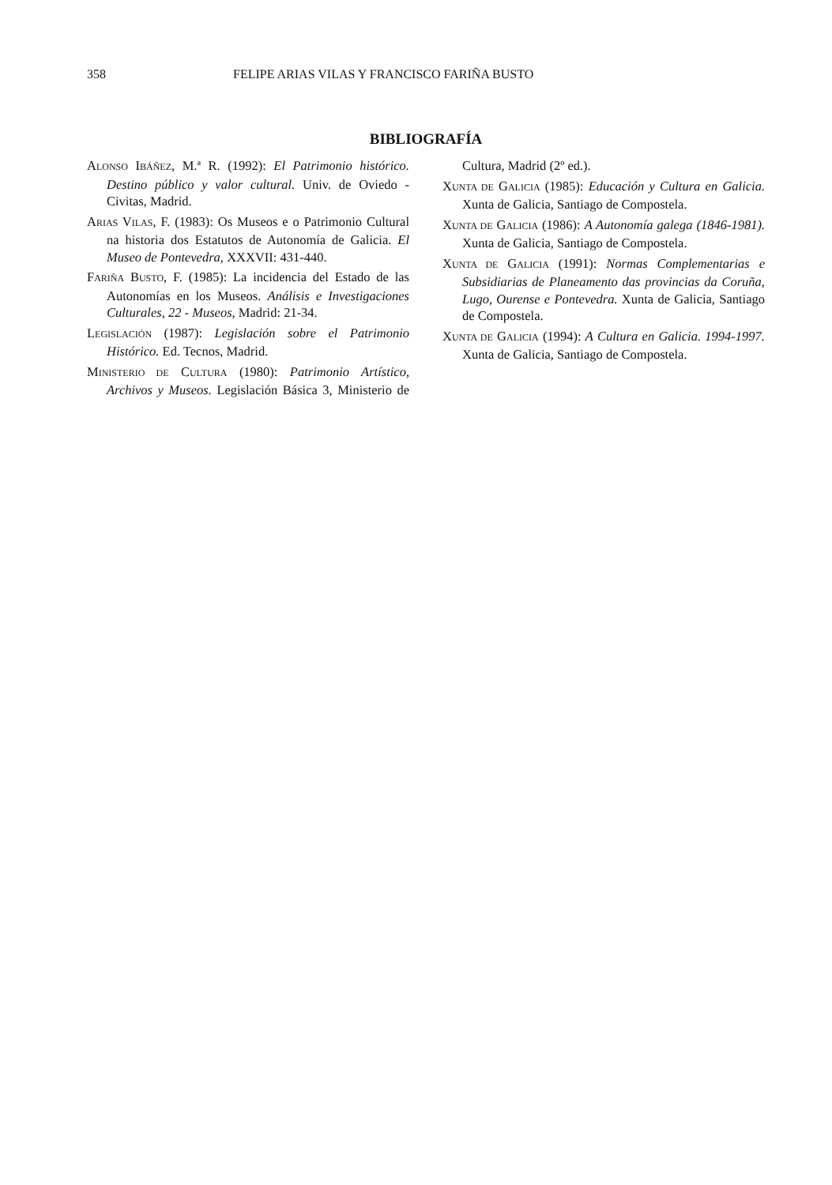358 FELIPE ARIAS VILAS Y FRANCISCO FARIÑA BUSTO
BIBLIOGRAFÍA
ALONSO IBÁÑEZ, M.ª R. (1992): El Patrimonio histórico. Destino público y valor cultural. Univ. de Oviedo - Civitas, Madrid.
ARIAS VILAS, F. (1983): Os Museos e o Patrimonio Cultural na historia dos Estatutos de Autonomía de Galicia. El Museo de Pontevedra, XXXVII: 431-440.
FARIÑA BUSTO, F. (1985): La incidencia del Estado de las Autonomías en los Museos. Análisis e Investigaciones Culturales, 22 - Museos, Madrid: 21-34.
LEGISLACIÓN (1987): Legislación sobre el Patrimonio Histórico. Ed. Tecnos, Madrid.
MINISTERIO DE CULTURA (1980): Patrimonio Artístico, Archivos y Museos. Legislación Básica 3, Ministerio de Cultura, Madrid (2º ed.).
XUNTA DE GALICIA (1985): Educación y Cultura en Galicia. Xunta de Galicia, Santiago de Compostela.
XUNTA DE GALICIA (1986): A Autonomía galega (1846-1981). Xunta de Galicia, Santiago de Compostela.
XUNTA DE GALICIA (1991): Normas Complementarias e Subsidiarias de Planeamento das provincias da Coruña, Lugo, Ourense e Pontevedra. Xunta de Galicia, Santiago de Compostela.
XUNTA DE GALICIA (1994): A Cultura en Galicia. 1994-1997. Xunta de Galicia, Santiago de Compostela.